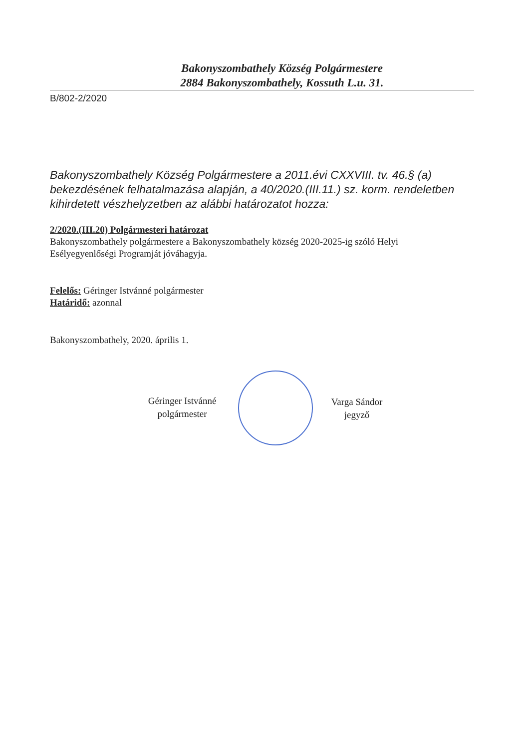Bakonyszombathely Község Polgármestere
2884 Bakonyszombathely, Kossuth L.u. 31.
B/802-2/2020
Bakonyszombathely Község Polgármestere a 2011.évi CXXVIII. tv. 46.§ (a) bekezdésének felhatalmazása alapján, a 40/2020.(III.11.) sz. korm. rendeletben kihirdetett vészhelyzetben az alábbi határozatot hozza:
2/2020.(III.20) Polgármesteri határozat
Bakonyszombathely polgármestere a Bakonyszombathely község 2020-2025-ig szóló Helyi Esélyegyenlőségi Programját jóváhagyja.
Felelős: Géringer Istvánné polgármester
Határidő: azonnal
Bakonyszombathely, 2020. április 1.
Géringer Istvánné
polgármester
Varga Sándor
jegyző